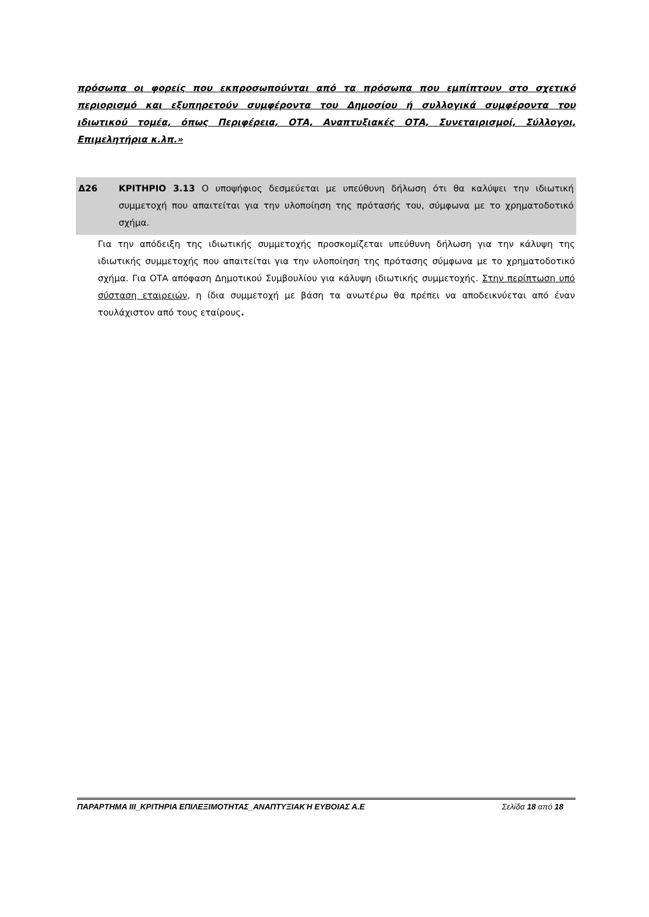πρόσωπα οι φορείς που εκπροσωπούνται από τα πρόσωπα που εμπίπτουν στο σχετικό περιορισμό και εξυπηρετούν συμφέροντα του Δημοσίου ή συλλογικά συμφέροντα του ιδιωτικού τομέα, όπως Περιφέρεια, ΟΤΑ, Αναπτυξιακές ΟΤΑ, Συνεταιρισμοί, Σύλλογοι, Επιμελητήρια κ.λπ.»
Δ26 ΚΡΙΤΗΡΙΟ 3.13 Ο υποψήφιος δεσμεύεται με υπεύθυνη δήλωση ότι θα καλύψει την ιδιωτική συμμετοχή που απαιτείται για την υλοποίηση της πρότασής του, σύμφωνα με το χρηματοδοτικό σχήμα.
Για την απόδειξη της ιδιωτικής συμμετοχής προσκομίζεται υπεύθυνη δήλωση για την κάλυψη της ιδιωτικής συμμετοχής που απαιτείται για την υλοποίηση της πρότασης σύμφωνα με το χρηματοδοτικό σχήμα. Για ΟΤΑ απόφαση Δημοτικού Συμβουλίου για κάλυψη ιδιωτικής συμμετοχής. Στην περίπτωση υπό σύσταση εταιρειών, η ίδια συμμετοχή με βάση τα ανωτέρω θα πρέπει να αποδεικνύεται από έναν τουλάχιστον από τους εταίρους.
ΠΑΡΑΡΤΗΜΑ ΙΙΙ_ΚΡΙΤΗΡΙΑ ΕΠΙΛΕΞΙΜΟΤΗΤΑΣ_ΑΝΑΠΤΥΞΙΑΚΉ ΕΥΒΟΙΑΣ Α.Ε Σελίδα 18 από 18